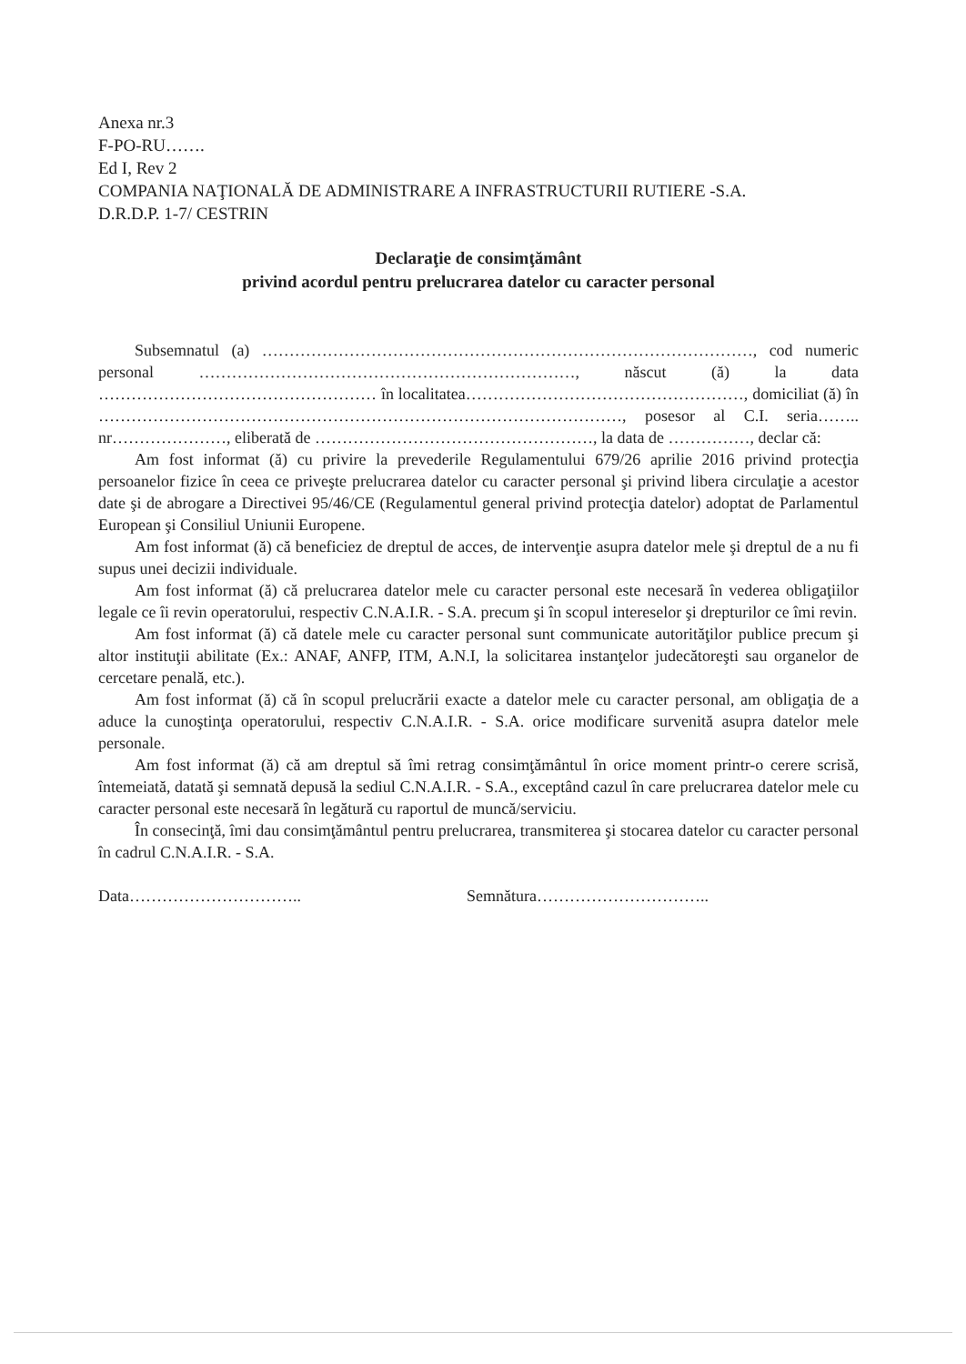Anexa nr.3
F-PO-RU…….
Ed I, Rev 2
COMPANIA NAŢIONALĂ DE ADMINISTRARE A INFRASTRUCTURII RUTIERE -S.A.
D.R.D.P. 1-7/ CESTRIN
Declaraţie de consimţământ
privind acordul pentru prelucrarea datelor cu caracter personal
Subsemnatul (a) ………………………………………………………………………………, cod numeric personal ……………………………………………………………, născut (ă) la data …………………………………………… în localitatea……………………………………………, domiciliat (ă) în ……………………………………………………………………………………, posesor al C.I. seria…….. nr…………………, eliberată de ……………………………………………, la data de ……………, declar că:
Am fost informat (ă) cu privire la prevederile Regulamentului 679/26 aprilie 2016 privind protecţia persoanelor fizice în ceea ce priveşte prelucrarea datelor cu caracter personal şi privind libera circulaţie a acestor date şi de abrogare a Directivei 95/46/CE (Regulamentul general privind protecţia datelor) adoptat de Parlamentul European şi Consiliul Uniunii Europene.
Am fost informat (ă) că beneficiez de dreptul de acces, de intervenţie asupra datelor mele şi dreptul de a nu fi supus unei decizii individuale.
Am fost informat (ă) că prelucrarea datelor mele cu caracter personal este necesară în vederea obligaţiilor legale ce îi revin operatorului, respectiv C.N.A.I.R. - S.A. precum şi în scopul intereselor şi drepturilor ce îmi revin.
Am fost informat (ă) că datele mele cu caracter personal sunt communicate autorităţilor publice precum şi altor instituţii abilitate (Ex.: ANAF, ANFP, ITM, A.N.I, la solicitarea instanţelor judecătoreşti sau organelor de cercetare penală, etc.).
Am fost informat (ă) că în scopul prelucrării exacte a datelor mele cu caracter personal, am obligaţia de a aduce la cunoştinţa operatorului, respectiv C.N.A.I.R. - S.A. orice modificare survenită asupra datelor mele personale.
Am fost informat (ă) că am dreptul să îmi retrag consimţământul în orice moment printr-o cerere scrisă, întemeiată, datată şi semnată depusă la sediul C.N.A.I.R. - S.A., exceptând cazul în care prelucrarea datelor mele cu caracter personal este necesară în legătură cu raportul de muncă/serviciu.
În consecinţă, îmi dau consimţământul pentru prelucrarea, transmiterea şi stocarea datelor cu caracter personal în cadrul C.N.A.I.R. - S.A.
Data………………………….. Semnătura…………………………..